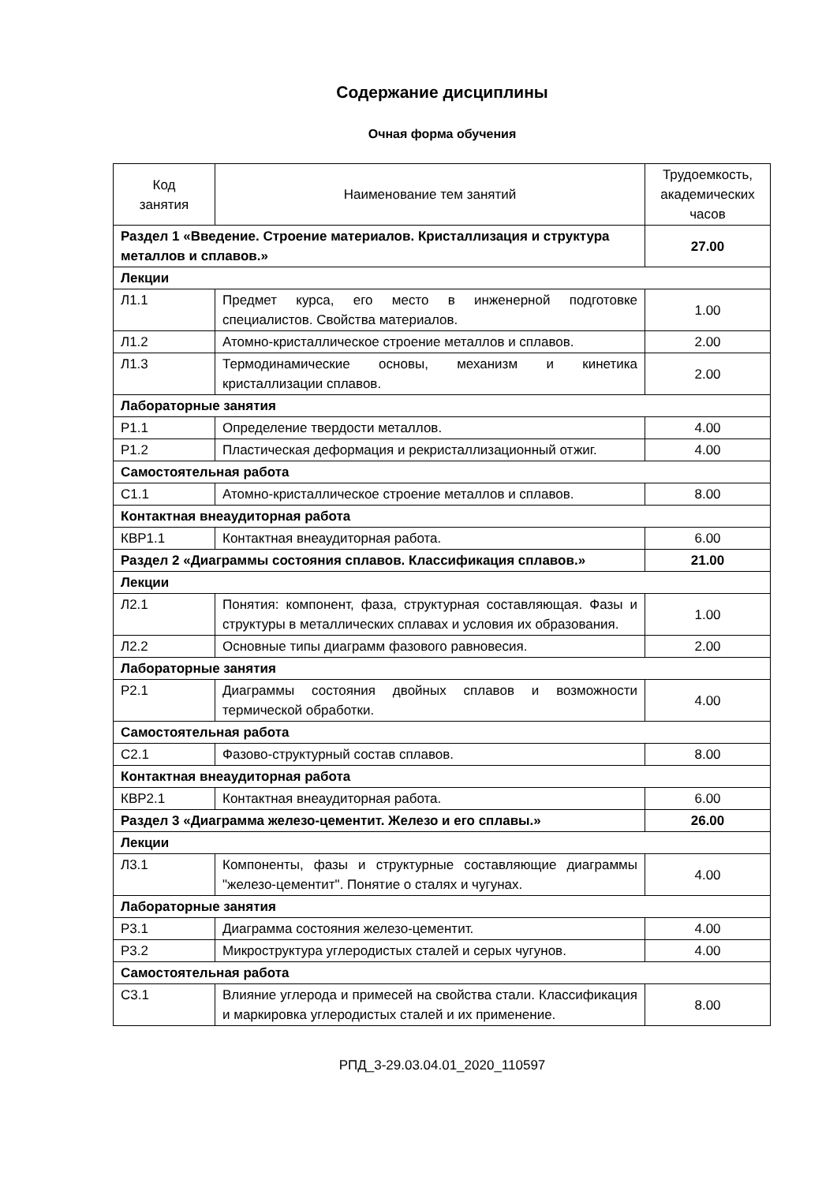Содержание дисциплины
Очная форма обучения
| Код занятия | Наименование тем занятий | Трудоемкость, академических часов |
| --- | --- | --- |
| Раздел 1 «Введение. Строение материалов. Кристаллизация и структура металлов и сплавов.» | | 27.00 |
| Лекции | | |
| Л1.1 | Предмет курса, его место в инженерной подготовке специалистов. Свойства материалов. | 1.00 |
| Л1.2 | Атомно-кристаллическое строение металлов и сплавов. | 2.00 |
| Л1.3 | Термодинамические основы, механизм и кинетика кристаллизации сплавов. | 2.00 |
| Лабораторные занятия | | |
| Р1.1 | Определение твердости металлов. | 4.00 |
| Р1.2 | Пластическая деформация и рекристаллизационный отжиг. | 4.00 |
| Самостоятельная работа | | |
| С1.1 | Атомно-кристаллическое строение металлов и сплавов. | 8.00 |
| Контактная внеаудиторная работа | | |
| КВР1.1 | Контактная внеаудиторная работа. | 6.00 |
| Раздел 2 «Диаграммы состояния сплавов. Классификация сплавов.» | | 21.00 |
| Лекции | | |
| Л2.1 | Понятия: компонент, фаза, структурная составляющая. Фазы и структуры в металлических сплавах и условия их образования. | 1.00 |
| Л2.2 | Основные типы диаграмм фазового равновесия. | 2.00 |
| Лабораторные занятия | | |
| Р2.1 | Диаграммы состояния двойных сплавов и возможности термической обработки. | 4.00 |
| Самостоятельная работа | | |
| С2.1 | Фазово-структурный состав сплавов. | 8.00 |
| Контактная внеаудиторная работа | | |
| КВР2.1 | Контактная внеаудиторная работа. | 6.00 |
| Раздел 3 «Диаграмма железо-цементит. Железо и его сплавы.» | | 26.00 |
| Лекции | | |
| Л3.1 | Компоненты, фазы и структурные составляющие диаграммы "железо-цементит". Понятие о сталях и чугунах. | 4.00 |
| Лабораторные занятия | | |
| Р3.1 | Диаграмма состояния железо-цементит. | 4.00 |
| Р3.2 | Микроструктура углеродистых сталей и серых чугунов. | 4.00 |
| Самостоятельная работа | | |
| С3.1 | Влияние углерода и примесей на свойства стали. Классификация и маркировка углеродистых сталей и их применение. | 8.00 |
РПД_3-29.03.04.01_2020_110597